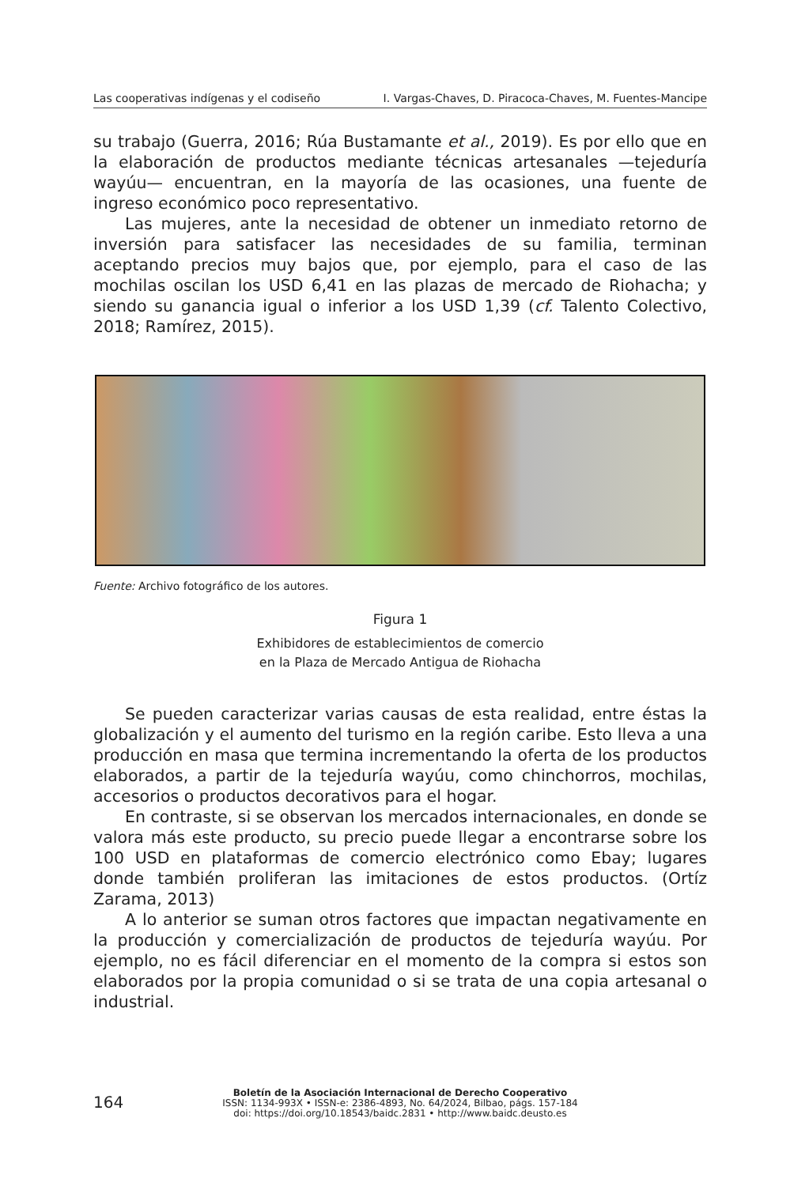Las cooperativas indígenas y el codiseño I. Vargas-Chaves, D. Piracoca-Chaves, M. Fuentes-Mancipe
su trabajo (Guerra, 2016; Rúa Bustamante et al., 2019). Es por ello que en la elaboración de productos mediante técnicas artesanales —tejeduría wayúu— encuentran, en la mayoría de las ocasiones, una fuente de ingreso económico poco representativo.
Las mujeres, ante la necesidad de obtener un inmediato retorno de inversión para satisfacer las necesidades de su familia, terminan aceptando precios muy bajos que, por ejemplo, para el caso de las mochilas oscilan los USD 6,41 en las plazas de mercado de Riohacha; y siendo su ganancia igual o inferior a los USD 1,39 (cf. Talento Colectivo, 2018; Ramírez, 2015).
Fuente: Archivo fotográfico de los autores.
Figura 1
Exhibidores de establecimientos de comercio
en la Plaza de Mercado Antigua de Riohacha
Se pueden caracterizar varias causas de esta realidad, entre éstas la globalización y el aumento del turismo en la región caribe. Esto lleva a una producción en masa que termina incrementando la oferta de los productos elaborados, a partir de la tejeduría wayúu, como chinchorros, mochilas, accesorios o productos decorativos para el hogar.
En contraste, si se observan los mercados internacionales, en donde se valora más este producto, su precio puede llegar a encontrarse sobre los 100 USD en plataformas de comercio electrónico como Ebay; lugares donde también proliferan las imitaciones de estos productos. (Ortíz Zarama, 2013)
A lo anterior se suman otros factores que impactan negativamente en la producción y comercialización de productos de tejeduría wayúu. Por ejemplo, no es fácil diferenciar en el momento de la compra si estos son elaborados por la propia comunidad o si se trata de una copia artesanal o industrial.
164
Boletín de la Asociación Internacional de Derecho Cooperativo
ISSN: 1134-993X • ISSN-e: 2386-4893, No. 64/2024, Bilbao, págs. 157-184
doi: https://doi.org/10.18543/baidc.2831 • http://www.baidc.deusto.es